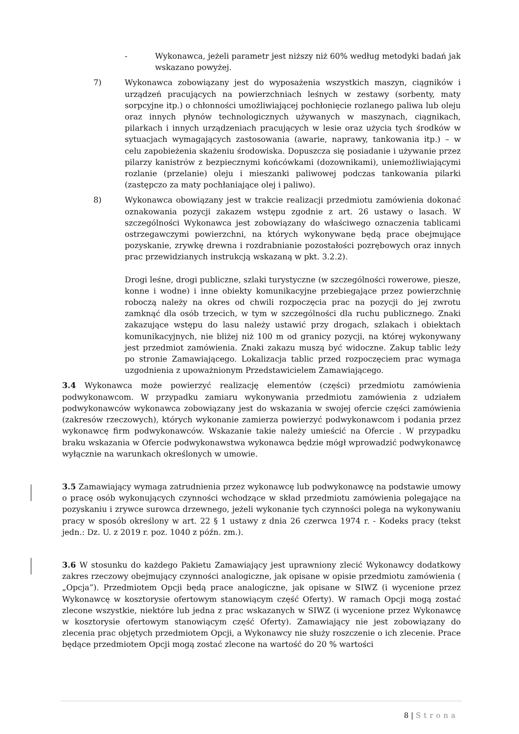- Wykonawca, jeżeli parametr jest niższy niż 60% według metodyki badań jak wskazano powyżej.
7) Wykonawca zobowiązany jest do wyposażenia wszystkich maszyn, ciągników i urządzeń pracujących na powierzchniach leśnych w zestawy (sorbenty, maty sorpcyjne itp.) o chłonności umożliwiającej pochłonięcie rozlanego paliwa lub oleju oraz innych płynów technologicznych używanych w maszynach, ciągnikach, pilarkach i innych urządzeniach pracujących w lesie oraz użycia tych środków w sytuacjach wymagających zastosowania (awarie, naprawy, tankowania itp.) – w celu zapobieżenia skażeniu środowiska. Dopuszcza się posiadanie i używanie przez pilarzy kanistrów z bezpiecznymi końcówkami (dozownikami), uniemożliwiającymi rozlanie (przelanie) oleju i mieszanki paliwowej podczas tankowania pilarki (zastępczo za maty pochłaniające olej i paliwo).
8) Wykonawca obowiązany jest w trakcie realizacji przedmiotu zamówienia dokonać oznakowania pozycji zakazem wstępu zgodnie z art. 26 ustawy o lasach. W szczególności Wykonawca jest zobowiązany do właściwego oznaczenia tablicami ostrzegawczymi powierzchni, na których wykonywane będą prace obejmujące pozyskanie, zrywkę drewna i rozdrabnianie pozostałości pozrębowych oraz innych prac przewidzianych instrukcją wskazaną w pkt. 3.2.2).
Drogi leśne, drogi publiczne, szlaki turystyczne (w szczególności rowerowe, piesze, konne i wodne) i inne obiekty komunikacyjne przebiegające przez powierzchnię roboczą należy na okres od chwili rozpoczęcia prac na pozycji do jej zwrotu zamknąć dla osób trzecich, w tym w szczególności dla ruchu publicznego. Znaki zakazujące wstępu do lasu należy ustawić przy drogach, szlakach i obiektach komunikacyjnych, nie bliżej niż 100 m od granicy pozycji, na której wykonywany jest przedmiot zamówienia. Znaki zakazu muszą być widoczne. Zakup tablic leży po stronie Zamawiającego. Lokalizacja tablic przed rozpoczęciem prac wymaga uzgodnienia z upoważnionym Przedstawicielem Zamawiającego.
3.4 Wykonawca może powierzyć realizację elementów (części) przedmiotu zamówienia podwykonawcom. W przypadku zamiaru wykonywania przedmiotu zamówienia z udziałem podwykonawców wykonawca zobowiązany jest do wskazania w swojej ofercie części zamówienia (zakresów rzeczowych), których wykonanie zamierza powierzyć podwykonawcom i podania przez wykonawcę firm podwykonawców. Wskazanie takie należy umieścić na Ofercie . W przypadku braku wskazania w Ofercie podwykonawstwa wykonawca będzie mógł wprowadzić podwykonawcę wyłącznie na warunkach określonych w umowie.
3.5 Zamawiający wymaga zatrudnienia przez wykonawcę lub podwykonawcę na podstawie umowy o pracę osób wykonujących czynności wchodzące w skład przedmiotu zamówienia polegające na pozyskaniu i zrywce surowca drzewnego, jeżeli wykonanie tych czynności polega na wykonywaniu pracy w sposób określony w art. 22 § 1 ustawy z dnia 26 czerwca 1974 r. - Kodeks pracy (tekst jedn.: Dz. U. z 2019 r. poz. 1040 z późn. zm.).
3.6 W stosunku do każdego Pakietu Zamawiający jest uprawniony zlecić Wykonawcy dodatkowy zakres rzeczowy obejmujący czynności analogiczne, jak opisane w opisie przedmiotu zamówienia ( „Opcja”). Przedmiotem Opcji będą prace analogiczne, jak opisane w SIWZ (i wycenione przez Wykonawcę w kosztorysie ofertowym stanowiącym część Oferty). W ramach Opcji mogą zostać zlecone wszystkie, niektóre lub jedna z prac wskazanych w SIWZ (i wycenione przez Wykonawcę w kosztorysie ofertowym stanowiącym część Oferty). Zamawiający nie jest zobowiązany do zlecenia prac objętych przedmiotem Opcji, a Wykonawcy nie służy roszczenie o ich zlecenie. Prace będące przedmiotem Opcji mogą zostać zlecone na wartość do 20 % wartości
8 | Strona